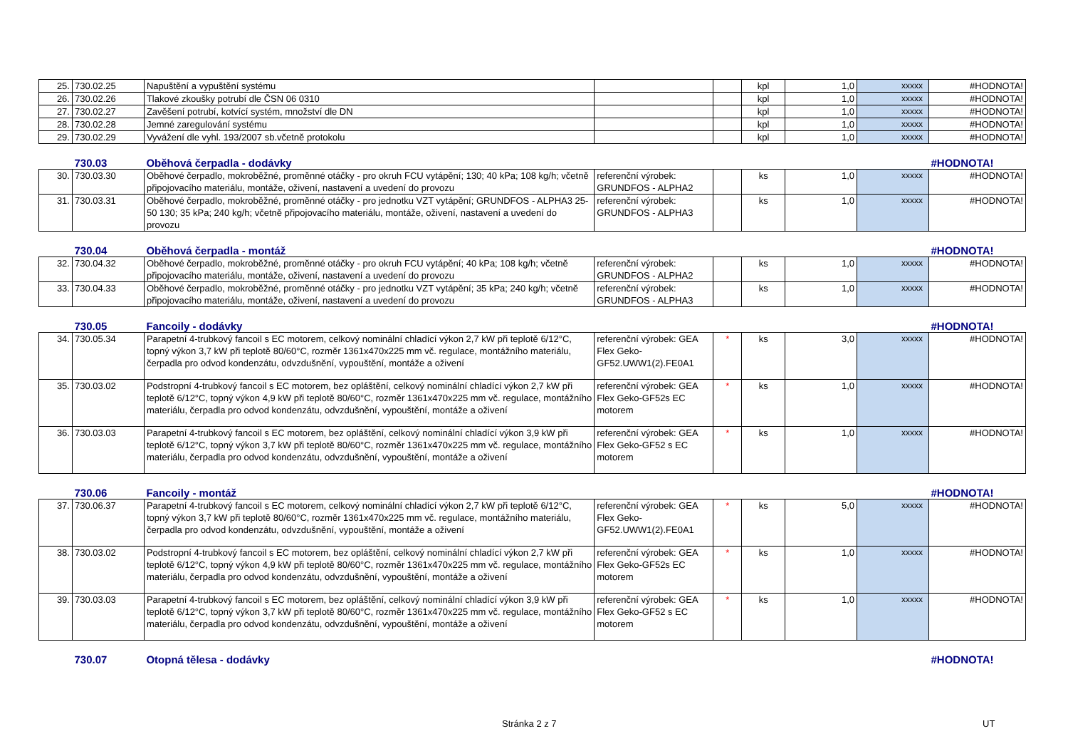| 25. | 730.02.25 | Napuštění a vypuštění systému | | | kpl | 1,0 | xxxxx | #HODNOTA! |
| 26. | 730.02.26 | Tlakové zkoušky potrubí dle ČSN 06 0310 | | | kpl | 1,0 | xxxxx | #HODNOTA! |
| 27. | 730.02.27 | Zavěšení potrubí, kotvící systém, množství dle DN | | | kpl | 1,0 | xxxxx | #HODNOTA! |
| 28. | 730.02.28 | Jemné zaregulování systému | | | kpl | 1,0 | xxxxx | #HODNOTA! |
| 29. | 730.02.29 | Vyvážení dle vyhl. 193/2007 sb.včetně protokolu | | | kpl | 1,0 | xxxxx | #HODNOTA! |
| | 730.03 | Oběhová čerpadla - dodávky | | | | | | #HODNOTA! |
| 30. | 730.03.30 | Oběhové čerpadlo, mokroběžné, proměnné otáčky - pro okruh FCU vytápění; 130; 40 kPa; 108 kg/h; včetně připojovacího materiálu, montáže, oživení, nastavení a uvedení do provozu | referenční výrobek: GRUNDFOS - ALPHA2 | | ks | 1,0 | xxxxx | #HODNOTA! |
| 31. | 730.03.31 | Oběhové čerpadlo, mokroběžné, proměnné otáčky - pro jednotku VZT vytápění; GRUNDFOS - ALPHA3 25-50 130; 35 kPa; 240 kg/h; včetně připojovacího materiálu, montáže, oživení, nastavení a uvedení do provozu | referenční výrobek: GRUNDFOS - ALPHA3 | | ks | 1,0 | xxxxx | #HODNOTA! |
| | 730.04 | Oběhová čerpadla - montáž | | | | | | #HODNOTA! |
| 32. | 730.04.32 | Oběhové čerpadlo, mokroběžné, proměnné otáčky - pro okruh FCU vytápění; 40 kPa; 108 kg/h; včetně připojovacího materiálu, montáže, oživení, nastavení a uvedení do provozu | referenční výrobek: GRUNDFOS - ALPHA2 | | ks | 1,0 | xxxxx | #HODNOTA! |
| 33. | 730.04.33 | Oběhové čerpadlo, mokroběžné, proměnné otáčky - pro jednotku VZT vytápění; 35 kPa; 240 kg/h; včetně připojovacího materiálu, montáže, oživení, nastavení a uvedení do provozu | referenční výrobek: GRUNDFOS - ALPHA3 | | ks | 1,0 | xxxxx | #HODNOTA! |
| | 730.05 | Fancoily - dodávky | | | | | | #HODNOTA! |
| 34. | 730.05.34 | Parapetní 4-trubkový fancoil s EC motorem, celkový nominální chladící výkon 2,7 kW při teplotě 6/12°C, topný výkon 3,7 kW při teplotě 80/60°C, rozměr 1361x470x225 mm vč. regulace, montážního materiálu, čerpadla pro odvod kondenzátu, odvzdušnění, vypouštění, montáže a oživení | referenční výrobek: GEA Flex Geko-GF52.UWW1(2).FE0A1 | * | ks | 3,0 | xxxxx | #HODNOTA! |
| 35. | 730.03.02 | Podstropní 4-trubkový fancoil s EC motorem, bez opláštění, celkový nominální chladící výkon 2,7 kW při teplotě 6/12°C, topný výkon 4,9 kW při teplotě 80/60°C, rozměr 1361x470x225 mm vč. regulace, montážního materiálu, čerpadla pro odvod kondenzátu, odvzdušnění, vypouštění, montáže a oživení | referenční výrobek: GEA Flex Geko-GF52s EC motorem | * | ks | 1,0 | xxxxx | #HODNOTA! |
| 36. | 730.03.03 | Parapetní 4-trubkový fancoil s EC motorem, bez opláštění, celkový nominální chladící výkon 3,9 kW při teplotě 6/12°C, topný výkon 3,7 kW při teplotě 80/60°C, rozměr 1361x470x225 mm vč. regulace, montážního materiálu, čerpadla pro odvod kondenzátu, odvzdušnění, vypouštění, montáže a oživení | referenční výrobek: GEA Flex Geko-GF52 s EC motorem | * | ks | 1,0 | xxxxx | #HODNOTA! |
| | 730.06 | Fancoily - montáž | | | | | | #HODNOTA! |
| 37. | 730.06.37 | Parapetní 4-trubkový fancoil s EC motorem, celkový nominální chladící výkon 2,7 kW při teplotě 6/12°C, topný výkon 3,7 kW při teplotě 80/60°C, rozměr 1361x470x225 mm vč. regulace, montážního materiálu, čerpadla pro odvod kondenzátu, odvzdušnění, vypouštění, montáže a oživení | referenční výrobek: GEA Flex Geko-GF52.UWW1(2).FE0A1 | * | ks | 5,0 | xxxxx | #HODNOTA! |
| 38. | 730.03.02 | Podstropní 4-trubkový fancoil s EC motorem, bez opláštění, celkový nominální chladící výkon 2,7 kW při teplotě 6/12°C, topný výkon 4,9 kW při teplotě 80/60°C, rozměr 1361x470x225 mm vč. regulace, montážního materiálu, čerpadla pro odvod kondenzátu, odvzdušnění, vypouštění, montáže a oživení | referenční výrobek: GEA Flex Geko-GF52s EC motorem | * | ks | 1,0 | xxxxx | #HODNOTA! |
| 39. | 730.03.03 | Parapetní 4-trubkový fancoil s EC motorem, bez opláštění, celkový nominální chladící výkon 3,9 kW při teplotě 6/12°C, topný výkon 3,7 kW při teplotě 80/60°C, rozměr 1361x470x225 mm vč. regulace, montážního materiálu, čerpadla pro odvod kondenzátu, odvzdušnění, vypouštění, montáže a oživení | referenční výrobek: GEA Flex Geko-GF52 s EC motorem | * | ks | 1,0 | xxxxx | #HODNOTA! |
| | 730.07 | Otopná tělesa - dodávky | | | | | | #HODNOTA! |
Stránka 2 z 7 UT